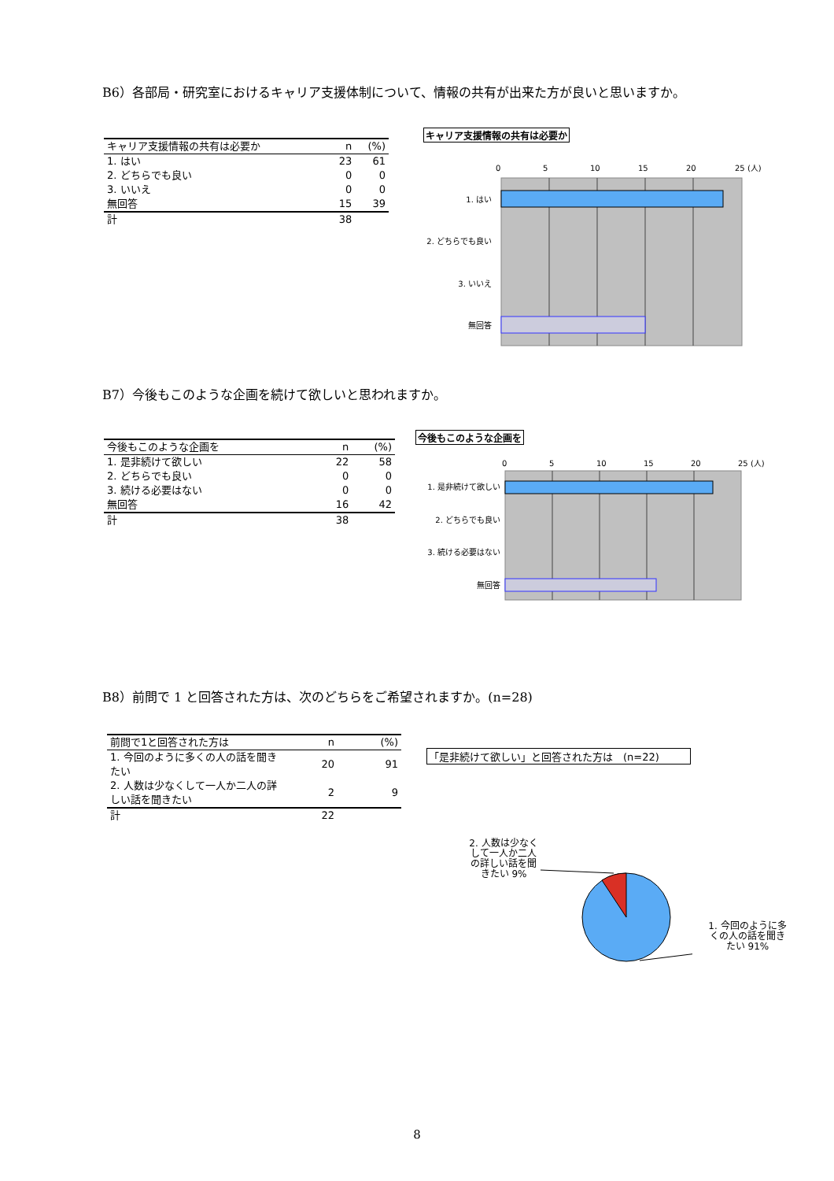B6）各部局・研究室におけるキャリア支援体制について、情報の共有が出来た方が良いと思いますか。
| キャリア支援情報の共有は必要か | n | (%) |
| --- | --- | --- |
| 1. はい | 23 | 61 |
| 2. どちらでも良い | 0 | 0 |
| 3. いいえ | 0 | 0 |
| 無回答 | 15 | 39 |
| 計 | 38 | |
キャリア支援情報の共有は必要か
0
5
10
15
20
25 (人)
1. はい
2. どちらでも良い
3. いいえ
無回答
B7）今後もこのような企画を続けて欲しいと思われますか。
| 今後もこのような企画を | n | (%) |
| --- | --- | --- |
| 1. 是非続けて欲しい | 22 | 58 |
| 2. どちらでも良い | 0 | 0 |
| 3. 続ける必要はない | 0 | 0 |
| 無回答 | 16 | 42 |
| 計 | 38 | |
今後もこのような企画を
0
5
10
15
20
25 (人)
1. 是非続けて欲しい
2. どちらでも良い
3. 続ける必要はない
無回答
B8）前問で 1 と回答された方は、次のどちらをご希望されますか。(n=28)
| 前問で1と回答された方は | n | (%) |
| --- | --- | --- |
| 1. 今回のように多くの人の話を聞きたい | 20 | 91 |
| 2. 人数は少なくして一人か二人の詳しい話を聞きたい | 2 | 9 |
| 計 | 22 | |
「是非続けて欲しい」と回答された方は　(n=22)
2. 人数は少なくして一人か二人の詳しい話を聞きたい 9%
1. 今回のように多くの人の話を聞きたい 91%
8